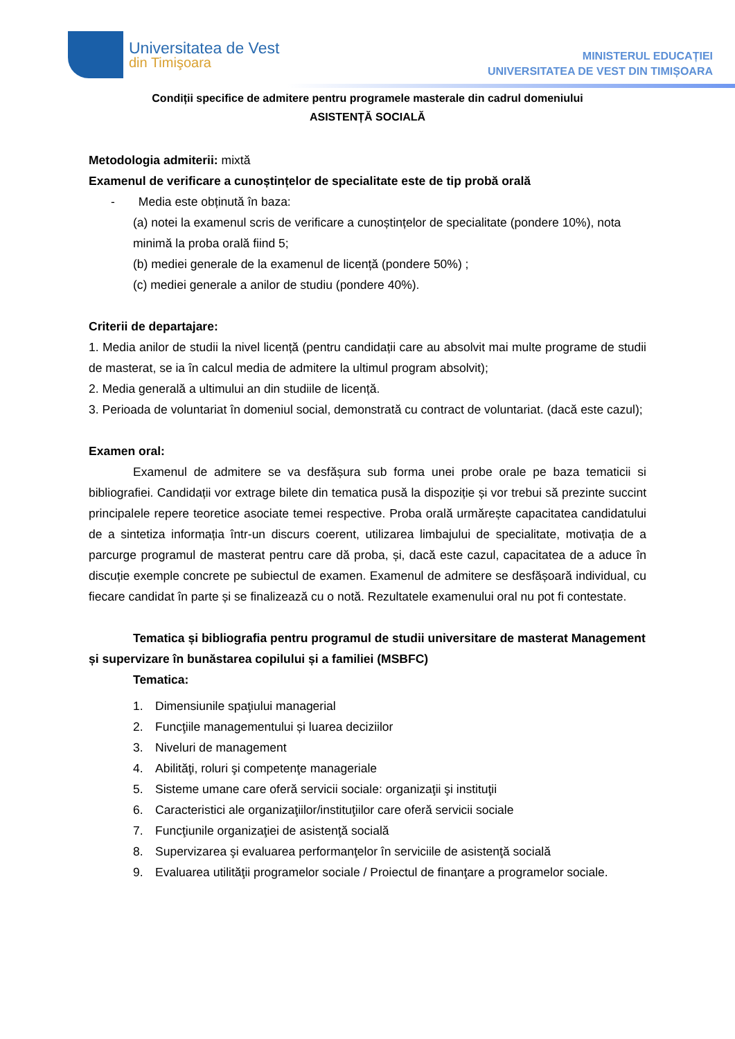Universitatea de Vest
din Timişoara
MINISTERUL EDUCAȚIEI
UNIVERSITATEA DE VEST DIN TIMIȘOARA
Condiții specifice de admitere pentru programele masterale din cadrul domeniului
ASISTENȚĂ SOCIALĂ
Metodologia admiterii: mixtă
Examenul de verificare a cunoștințelor de specialitate este de tip probă orală
- Media este obținută în baza:
(a) notei la examenul scris de verificare a cunoștințelor de specialitate (pondere 10%), nota minimă la proba orală fiind 5;
(b) mediei generale de la examenul de licență (pondere 50%) ;
(c) mediei generale a anilor de studiu (pondere 40%).
Criterii de departajare:
1. Media anilor de studii la nivel licență (pentru candidații care au absolvit mai multe programe de studii de masterat, se ia în calcul media de admitere la ultimul program absolvit);
2. Media generală a ultimului an din studiile de licență.
3. Perioada de voluntariat în domeniul social, demonstrată cu contract de voluntariat. (dacă este cazul);
Examen oral:
Examenul de admitere se va desfășura sub forma unei probe orale pe baza tematicii si bibliografiei. Candidații vor extrage bilete din tematica pusă la dispoziție și vor trebui să prezinte succint principalele repere teoretice asociate temei respective. Proba orală urmărește capacitatea candidatului de a sintetiza informația într-un discurs coerent, utilizarea limbajului de specialitate, motivația de a parcurge programul de masterat pentru care dă proba, și, dacă este cazul, capacitatea de a aduce în discuție exemple concrete pe subiectul de examen. Examenul de admitere se desfășoară individual, cu fiecare candidat în parte și se finalizează cu o notă. Rezultatele examenului oral nu pot fi contestate.
Tematica și bibliografia pentru programul de studii universitare de masterat Management și supervizare în bunăstarea copilului și a familiei (MSBFC)
Tematica:
1. Dimensiunile spaţiului managerial
2. Funcţiile managementului și luarea deciziilor
3. Niveluri de management
4. Abilităţi, roluri şi competenţe manageriale
5. Sisteme umane care oferă servicii sociale: organizaţii şi instituţii
6. Caracteristici ale organizaţiilor/instituţiilor care oferă servicii sociale
7. Funcţiunile organizaţiei de asistenţă socială
8. Supervizarea şi evaluarea performanţelor în serviciile de asistenţă socială
9. Evaluarea utilităţii programelor sociale / Proiectul de finanţare a programelor sociale.